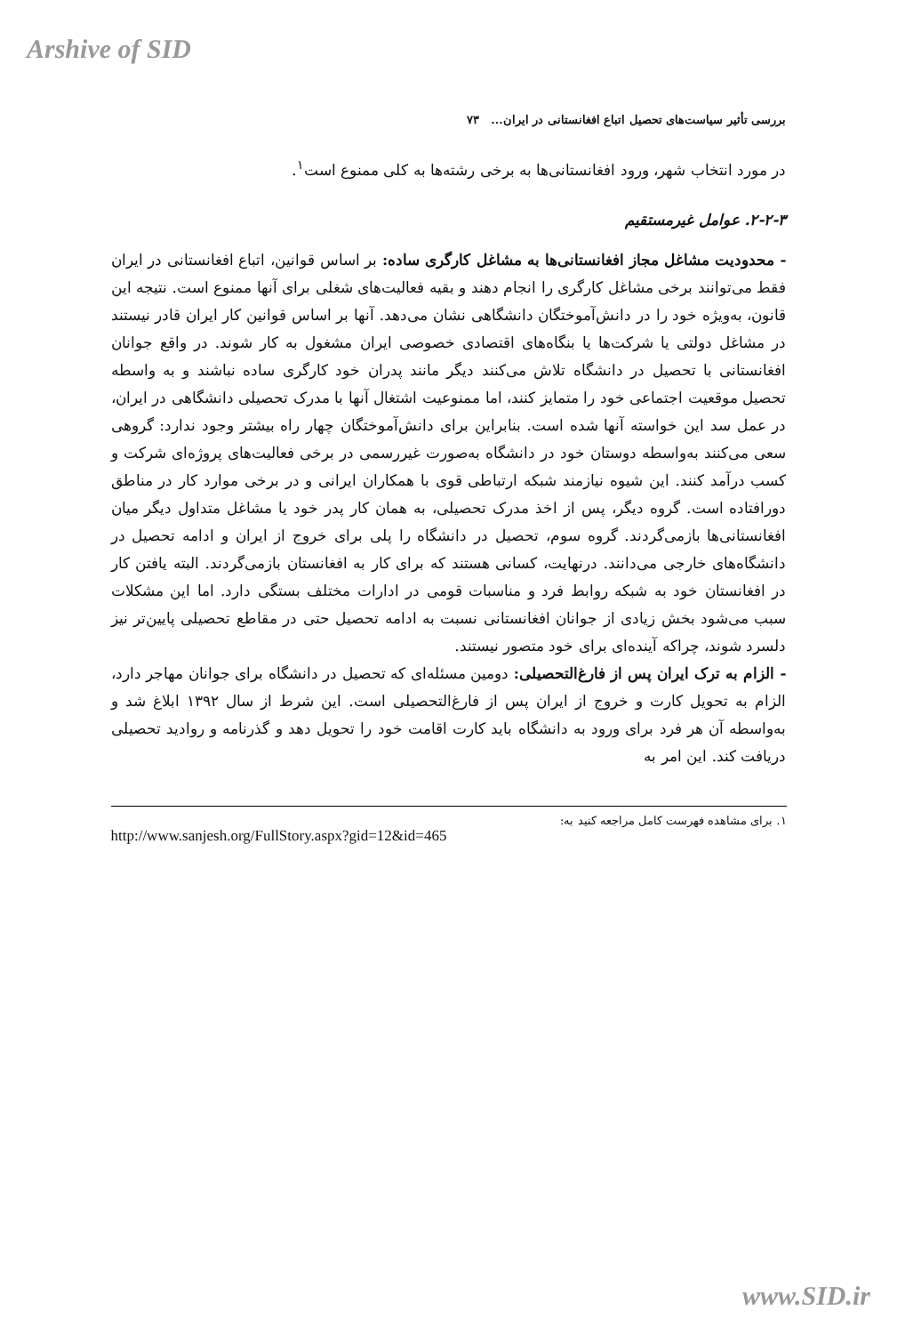Arshive of SID
بررسی تأثیر سیاست‌های تحصیل اتباع افغانستانی در ایران... ۷۳
در مورد انتخاب شهر، ورود افغانستانی‌ها به برخی رشته‌ها به کلی ممنوع است<sup>۱</sup>.
۲-۲-۳. عوامل غیرمستقیم
- محدودیت مشاغل مجاز افغانستانی‌ها به مشاغل کارگری ساده: بر اساس قوانین، اتباع افغانستانی در ایران فقط می‌توانند برخی مشاغل کارگری را انجام دهند و بقیه فعالیت‌های شغلی برای آنها ممنوع است. نتیجه این قانون، به‌ویژه خود را در دانش‌آموختگان دانشگاهی نشان می‌دهد. آنها بر اساس قوانین کار ایران قادر نیستند در مشاغل دولتی یا شرکت‌ها یا بنگاه‌های اقتصادی خصوصی ایران مشغول به کار شوند. در واقع جوانان افغانستانی با تحصیل در دانشگاه تلاش می‌کنند دیگر مانند پدران خود کارگری ساده نباشند و به واسطه تحصیل موقعیت اجتماعی خود را متمایز کنند، اما ممنوعیت اشتغال آنها با مدرک تحصیلی دانشگاهی در ایران، در عمل سد این خواسته آنها شده است. بنابراین برای دانش‌آموختگان چهار راه بیشتر وجود ندارد: گروهی سعی می‌کنند به‌واسطه دوستان خود در دانشگاه به‌صورت غیررسمی در برخی فعالیت‌های پروژه‌ای شرکت و کسب درآمد کنند. این شیوه نیازمند شبکه ارتباطی قوی با همکاران ایرانی و در برخی موارد کار در مناطق دورافتاده است. گروه دیگر، پس از اخذ مدرک تحصیلی، به همان کار پدر خود یا مشاغل متداول دیگر میان افغانستانی‌ها بازمی‌گردند. گروه سوم، تحصیل در دانشگاه را پلی برای خروج از ایران و ادامه تحصیل در دانشگاه‌های خارجی می‌دانند. درنهایت، کسانی هستند که برای کار به افغانستان بازمی‌گردند. البته یافتن کار در افغانستان خود به شبکه روابط فرد و مناسبات قومی در ادارات مختلف بستگی دارد. اما این مشکلات سبب می‌شود بخش زیادی از جوانان افغانستانی نسبت به ادامه تحصیل حتی در مقاطع تحصیلی پایین‌تر نیز دلسرد شوند، چراکه آینده‌ای برای خود متصور نیستند.
- الزام به ترک ایران پس از فارغ‌التحصیلی: دومین مسئله‌ای که تحصیل در دانشگاه برای جوانان مهاجر دارد، الزام به تحویل کارت و خروج از ایران پس از فارغ‌التحصیلی است. این شرط از سال ۱۳۹۲ ابلاغ شد و به‌واسطه آن هر فرد برای ورود به دانشگاه باید کارت اقامت خود را تحویل دهد و گذرنامه و روادید تحصیلی دریافت کند. این امر به
۱. برای مشاهده فهرست کامل مراجعه کنید به:
http://www.sanjesh.org/FullStory.aspx?gid=12&id=465
www.SID.ir